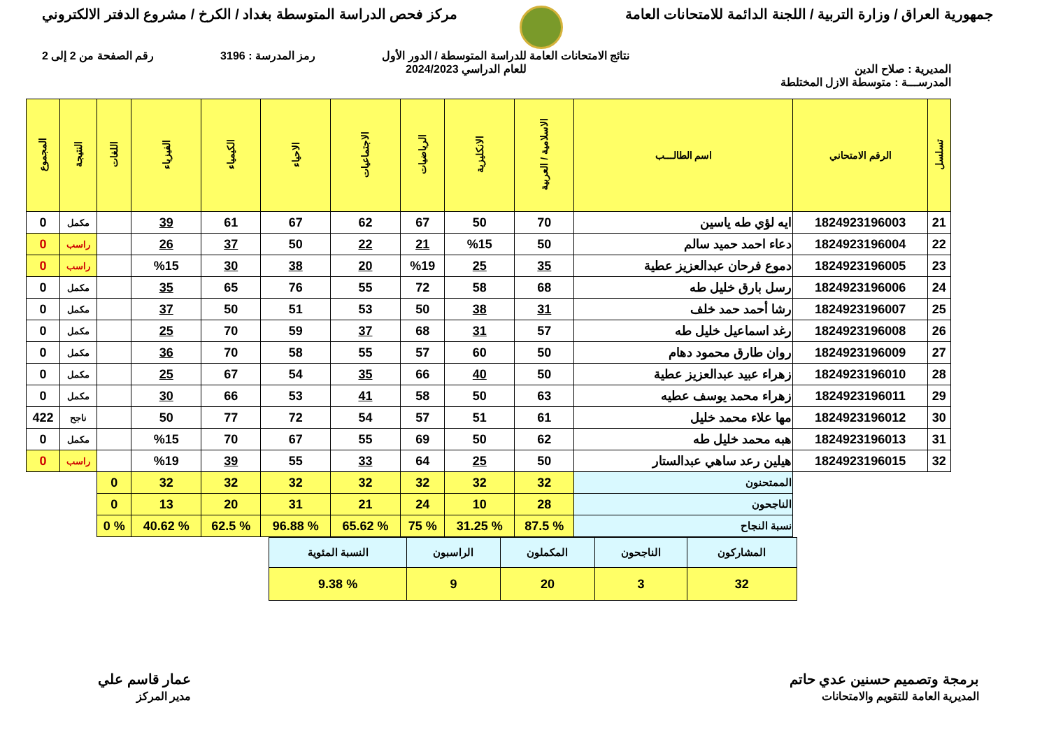جمهورية العراق / وزارة التربية / اللجنة الدائمة للامتحانات العامة
مركز فحص الدراسة المتوسطة بغداد / الكرخ / مشروع الدفتر الالكتروني
نتائج الامتحانات العامة للدراسة المتوسطة / الدور الأول رمز المدرسة : 3196 رقم الصفحة من 2 إلى 2
المديرية : صلاح الدين للعام الدراسي 2024/2023
المدرســـة : متوسطة الازل المختلطة
| تسلسل | الرقم الامتحاني | اسم الطالـــب | الاسلامية / العربية | الانكليزية | الرياضيات | الاجتماعيات | الاحياء | الكيمياء | الفيزياء | اللغات | النتيجة | المجموع |
| --- | --- | --- | --- | --- | --- | --- | --- | --- | --- | --- | --- | --- |
| 21 | 1824923196003 | ايه لؤي طه ياسين | 70 | 50 | 67 | 62 | 67 | 61 | 39 | | مكمل | 0 |
| 22 | 1824923196004 | دعاء احمد حميد سالم | 50 | %15 | 21 | 22 | 50 | 37 | 26 | | راسب | 0 |
| 23 | 1824923196005 | دموع فرحان عبدالعزيز عطية | 35 | 25 | %19 | 20 | 38 | 30 | %15 | | راسب | 0 |
| 24 | 1824923196006 | رسل بارق خليل طه | 68 | 58 | 72 | 55 | 76 | 65 | 35 | | مكمل | 0 |
| 25 | 1824923196007 | رشا أحمد حمد خلف | 31 | 38 | 50 | 53 | 51 | 50 | 37 | | مكمل | 0 |
| 26 | 1824923196008 | رغد اسماعيل خليل طه | 57 | 31 | 68 | 37 | 59 | 70 | 25 | | مكمل | 0 |
| 27 | 1824923196009 | روان طارق محمود دهام | 50 | 60 | 57 | 55 | 58 | 70 | 36 | | مكمل | 0 |
| 28 | 1824923196010 | زهراء عبيد عبدالعزيز عطية | 50 | 40 | 66 | 35 | 54 | 67 | 25 | | مكمل | 0 |
| 29 | 1824923196011 | زهراء محمد يوسف عطيه | 63 | 50 | 58 | 41 | 53 | 66 | 30 | | مكمل | 0 |
| 30 | 1824923196012 | مها علاء محمد خليل | 61 | 51 | 57 | 54 | 72 | 77 | 50 | | ناجح | 422 |
| 31 | 1824923196013 | هبه محمد خليل طه | 62 | 50 | 69 | 55 | 67 | 70 | %15 | | مكمل | 0 |
| 32 | 1824923196015 | هيلين رعد ساهي عبدالستار | 50 | 25 | 64 | 33 | 55 | 39 | %19 | | راسب | 0 |
| | | الممتحنون | 32 | 32 | 32 | 32 | 32 | 32 | 32 | 0 | | |
| | | الناجحون | 28 | 10 | 24 | 21 | 31 | 20 | 13 | 0 | | |
| | | نسبة النجاح | % 87.5 | % 31.25 | % 75 | % 65.62 | % 96.88 | % 62.5 | % 40.62 | % 0 | | |
| المشاركون | الناجحون | المكملون | الراسبون | النسبة المئوية |
| 32 | 3 | 20 | 9 | % 9.38 |
برمجة وتصميم حسنين عدي حاتم
المديرية العامة للتقويم والامتحانات
عمار قاسم علي
مدير المركز